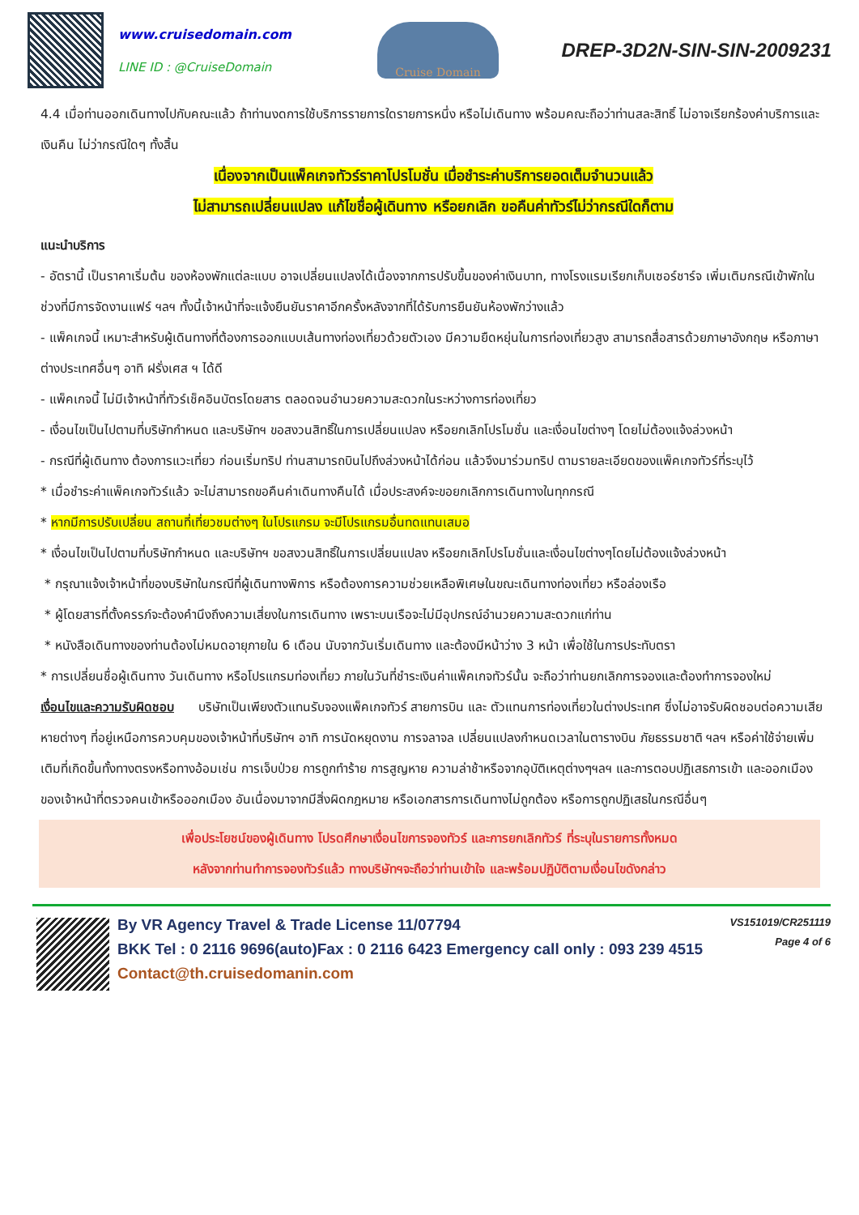www.cruisedomain.com
LINE ID : @CruiseDomain
Cruise Domain
DREP-3D2N-SIN-SIN-2009231
4.4 เมื่อท่านออกเดินทางไปกับคณะแล้ว ถ้าท่านงดการใช้บริการรายการใดรายการหนึ่ง หรือไม่เดินทาง พร้อมคณะถือว่าท่านสละสิทธิ์ ไม่อาจเรียกร้องค่าบริการและเงินคืน ไม่ว่ากรณีใดๆ ทั้งสิ้น
เนื่องจากเป็นแพ็คเกจทัวร์ราคาโปรโมชั่น เมื่อชำระค่าบริการยอดเต็มจำนวนแล้ว
ไม่สามารถเปลี่ยนแปลง แก้ไขชื่อผู้เดินทาง หรือยกเลิก ขอคืนค่าทัวร์ไม่ว่ากรณีใดก็ตาม
แนะนำบริการ
- อัตรานี้ เป็นราคาเริ่มต้น ของห้องพักแต่ละแบบ อาจเปลี่ยนแปลงได้เนื่องจากการปรับขึ้นของค่าเงินบาท, ทางโรงแรมเรียกเก็บเซอร์ชาร์จ เพิ่มเติมกรณีเข้าพักในช่วงที่มีการจัดงานแฟร์ ฯลฯ ทั้งนี้เจ้าหน้าที่จะแจ้งยืนยันราคาอีกครั้งหลังจากที่ได้รับการยืนยันห้องพักว่างแล้ว
- แพ็คเกจนี้ เหมาะสำหรับผู้เดินทางที่ต้องการออกแบบเส้นทางท่องเที่ยวด้วยตัวเอง มีความยืดหยุ่นในการท่องเที่ยวสูง สามารถสื่อสารด้วยภาษาอังกฤษ หรือภาษาต่างประเทศอื่นๆ อาทิ ฝรั่งเศส ฯ ได้ดี
- แพ็คเกจนี้ ไม่มีเจ้าหน้าที่ทัวร์เช็คอินบัตรโดยสาร ตลอดจนอำนวยความสะดวกในระหว่างการท่องเที่ยว
- เงื่อนไขเป็นไปตามที่บริษัทกำหนด และบริษัทฯ ขอสงวนสิทธิ์ในการเปลี่ยนแปลง หรือยกเลิกโปรโมชั่น และเงื่อนไขต่างๆ โดยไม่ต้องแจ้งล่วงหน้า
- กรณีที่ผู้เดินทาง ต้องการแวะเที่ยว ก่อนเริ่มทริป ท่านสามารถบินไปถึงล่วงหน้าได้ก่อน แล้วจึงมาร่วมทริป ตามรายละเอียดของแพ็คเกจทัวร์ที่ระบุไว้
* เมื่อชำระค่าแพ็คเกจทัวร์แล้ว จะไม่สามารถขอคืนค่าเดินทางคืนได้ เมื่อประสงค์จะขอยกเลิกการเดินทางในทุกกรณี
* หากมีการปรับเปลี่ยน สถานที่เที่ยวชมต่างๆ ในโปรแกรม จะมีโปรแกรมอื่นทดแทนเสมอ
* เงื่อนไขเป็นไปตามที่บริษัทกำหนด และบริษัทฯ ขอสงวนสิทธิ์ในการเปลี่ยนแปลง หรือยกเลิกโปรโมชั่นและเงื่อนไขต่างๆโดยไม่ต้องแจ้งล่วงหน้า
* กรุณาแจ้งเจ้าหน้าที่ของบริษัทในกรณีที่ผู้เดินทางพิการ หรือต้องการความช่วยเหลือพิเศษในขณะเดินทางท่องเที่ยว หรือล่องเรือ
* ผู้โดยสารที่ตั้งครรภ์จะต้องคำนึงถึงความเสี่ยงในการเดินทาง เพราะบนเรือจะไม่มีอุปกรณ์อำนวยความสะดวกแก่ท่าน
* หนังสือเดินทางของท่านต้องไม่หมดอายุภายใน 6 เดือน นับจากวันเริ่มเดินทาง และต้องมีหน้าว่าง 3 หน้า เพื่อใช้ในการประทับตรา
* การเปลี่ยนชื่อผู้เดินทาง วันเดินทาง หรือโปรแกรมท่องเที่ยว ภายในวันที่ชำระเงินค่าแพ็คเกจทัวร์นั้น จะถือว่าท่านยกเลิกการจองและต้องทำการจองใหม่
เงื่อนไขและความรับผิดชอบ บริษัทเป็นเพียงตัวแทนรับจองแพ็คเกจทัวร์ สายการบิน และ ตัวแทนการท่องเที่ยวในต่างประเทศ ซึ่งไม่อาจรับผิดชอบต่อความเสียหายต่างๆ ที่อยู่เหนือการควบคุมของเจ้าหน้าที่บริษัทฯ อาทิ การนัดหยุดงาน การจลาจล เปลี่ยนแปลงกำหนดเวลาในตารางบิน ภัยธรรมชาติ ฯลฯ หรือค่าใช้จ่ายเพิ่มเติมที่เกิดขึ้นทั้งทางตรงหรือทางอ้อมเช่น การเจ็บป่วย การถูกทำร้าย การสูญหาย ความล่าช้าหรือจากอุบัติเหตุต่างๆฯลฯ และการตอบปฏิเสธการเข้า และออกเมืองของเจ้าหน้าที่ตรวจคนเข้าหรือออกเมือง อันเนื่องมาจากมีสิ่งผิดกฎหมาย หรือเอกสารการเดินทางไม่ถูกต้อง หรือการถูกปฏิเสธในกรณีอื่นๆ
เพื่อประโยชน์ของผู้เดินทาง โปรดศึกษาเงื่อนไขการจองทัวร์ และการยกเลิกทัวร์ ที่ระบุในรายการทั้งหมด
หลังจากท่านทำการจองทัวร์แล้ว ทางบริษัทฯจะถือว่าท่านเข้าใจ และพร้อมปฏิบัติตามเงื่อนไขดังกล่าว
By VR Agency Travel & Trade License 11/07794
BKK Tel : 0 2116 9696(auto)Fax : 0 2116 6423 Emergency call only : 093 239 4515
Contact@th.cruisedomanin.com
VS151019/CR251119
Page 4 of 6